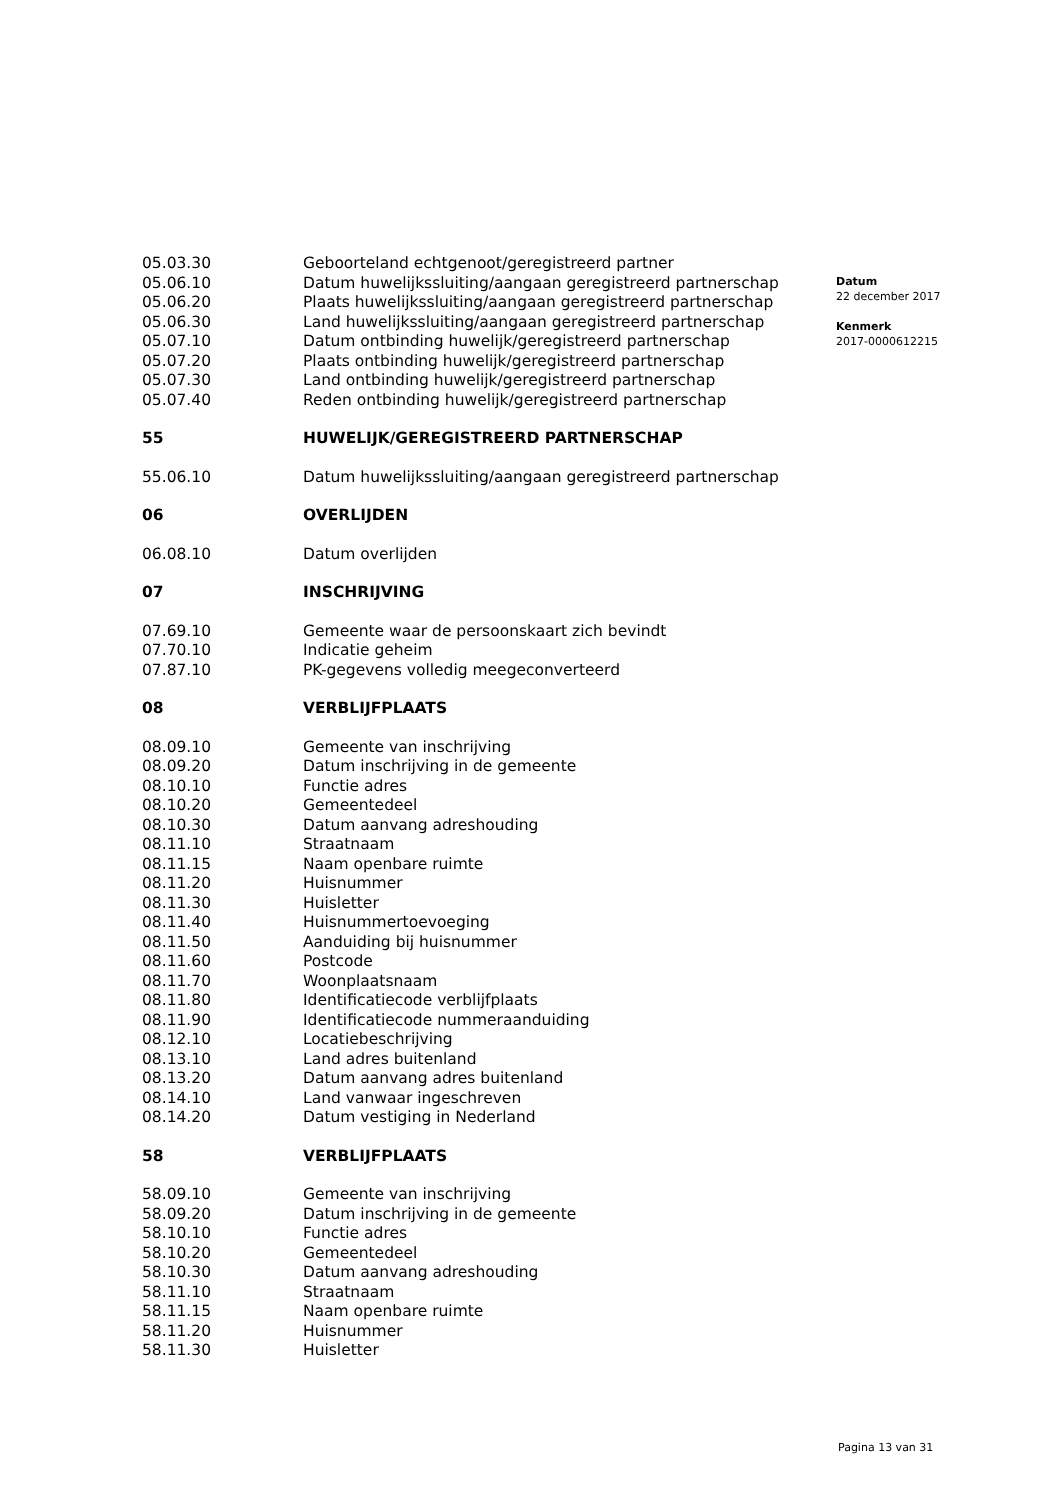| 05.03.30 | Geboorteland echtgenoot/geregistreerd partner |
| 05.06.10 | Datum huwelijkssluiting/aangaan geregistreerd partnerschap |
| 05.06.20 | Plaats huwelijkssluiting/aangaan geregistreerd partnerschap |
| 05.06.30 | Land huwelijkssluiting/aangaan geregistreerd partnerschap |
| 05.07.10 | Datum ontbinding huwelijk/geregistreerd partnerschap |
| 05.07.20 | Plaats ontbinding huwelijk/geregistreerd partnerschap |
| 05.07.30 | Land ontbinding huwelijk/geregistreerd partnerschap |
| 05.07.40 | Reden ontbinding huwelijk/geregistreerd partnerschap |
| 55 | HUWELIJK/GEREGISTREERD PARTNERSCHAP |
| 55.06.10 | Datum huwelijkssluiting/aangaan geregistreerd partnerschap |
| 06 | OVERLIJDEN |
| 06.08.10 | Datum overlijden |
| 07 | INSCHRIJVING |
| 07.69.10 | Gemeente waar de persoonskaart zich bevindt |
| 07.70.10 | Indicatie geheim |
| 07.87.10 | PK-gegevens volledig meegeconverteerd |
| 08 | VERBLIJFPLAATS |
| 08.09.10 | Gemeente van inschrijving |
| 08.09.20 | Datum inschrijving in de gemeente |
| 08.10.10 | Functie adres |
| 08.10.20 | Gemeentedeel |
| 08.10.30 | Datum aanvang adreshouding |
| 08.11.10 | Straatnaam |
| 08.11.15 | Naam openbare ruimte |
| 08.11.20 | Huisnummer |
| 08.11.30 | Huisletter |
| 08.11.40 | Huisnummertoevoeging |
| 08.11.50 | Aanduiding bij huisnummer |
| 08.11.60 | Postcode |
| 08.11.70 | Woonplaatsnaam |
| 08.11.80 | Identificatiecode verblijfplaats |
| 08.11.90 | Identificatiecode nummeraanduiding |
| 08.12.10 | Locatiebeschrijving |
| 08.13.10 | Land adres buitenland |
| 08.13.20 | Datum aanvang adres buitenland |
| 08.14.10 | Land vanwaar ingeschreven |
| 08.14.20 | Datum vestiging in Nederland |
| 58 | VERBLIJFPLAATS |
| 58.09.10 | Gemeente van inschrijving |
| 58.09.20 | Datum inschrijving in de gemeente |
| 58.10.10 | Functie adres |
| 58.10.20 | Gemeentedeel |
| 58.10.30 | Datum aanvang adreshouding |
| 58.11.10 | Straatnaam |
| 58.11.15 | Naam openbare ruimte |
| 58.11.20 | Huisnummer |
| 58.11.30 | Huisletter |
Datum
22 december 2017
Kenmerk
2017-0000612215
Pagina 13 van 31